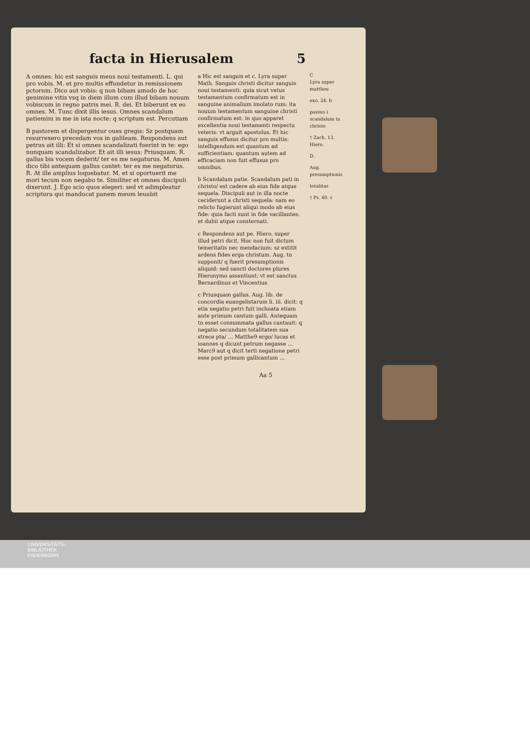facta in Hierusalem 5
A omnes: hic est sanguis meus noui testamenti. L. qui pro vobis. M. et pro multis effundetur in remissionem pctorum. Dico aut vobis: q non bibam amodo de hoc genimine vitis vsq in diem illum cum illud bibam nouum vobiscum in regno patris mei. R. dei. Et biberunt ex eo omnes. M. Tunc dixit illis iesus. Omnes scandalum patiemini in me in ista nocte: q scriptum est. Percutiam
B pastorem et dispergentur oues gregis: Sz postquam resurrexero precedam vos in galileam. Respondens aut petrus ait illi: Et si omnes scandalizati fuerint in te: ego nunquam scandalizabor. Et ait illi iesus: Priusquam. R. gallus bis vocem dederit/ ter es me negaturus. M. Amen dico tibi antequam gallus cantet: ter es me negaturus. R. At ille amplius loquebatur. M. et si oportuerit me mori tecum non negabo te. Similiter et omnes discipuli dixerunt. J. Ego scio quos elegeri: sed vt adimpleatur scriptura qui manducat panem meum leuabit
a Hic est sanguis et c. Lyra super Math. Sanguis christi dicitur sanguis noui testamenti: quia sicut vetus testamentum confirmatum est in sanguine animalium imolato rum: ita nouum testamentum sanguine christi confirmatum est: in quo apparet excellentia noui testamenti respectu veteris: vt arguit apostolus. Et hic sanguis effusus dicitur pro multis: intelligendum est quantum ad sufficientiam: quantum autem ad efficaciam non fuit effusus pro omnibus.
b Scandalum patie. Scandalum pati in christo/ est cadere ab eius fide atque sequela. Discipuli aut in illa nocte ceciderunt a christi sequela: nam eo relicto fugierunt aliqui modo ab eius fide: quia facti sunt in fide vacillantes: et dubii atque consternati.
c Respondens aut pe. Hiero. super illud petri dicit. Hoc non fuit dictum temeritatis nec mendacium: sz extitit ardens fides erga christum. Aug. tn supponit/ q fuerit presumptionis aliquid: sed sancti doctores plures Hieronymo assentiunt: vt est sanctus Bernardinus et Vincentius
c Priusquam gallus. Aug. lib. de concordia euangelistarum li. iii. dicit: q etia negatio petri fuit inchoata etiam ante primum cantum galli. Antequam tn esset consummata gallus cantauit: q negatio secundum totalitatem sua strece pta/ ... Matthe9 ergo/ lucas et ioannes q dicunt petrum negasse ... Marc9 aut q dicit terti negatione petri esse post primum gallicantum ...
C
Lyra super mattheu
exo. 24. b
passus i scandalum in christo
† Zach. 13. Hiero.
D.
Aug. presumptionis
totalitas
† Ps. 40. c
Aa 5
UNIVERSITÄTS-
BIBLIOTHEK
PADERBORN